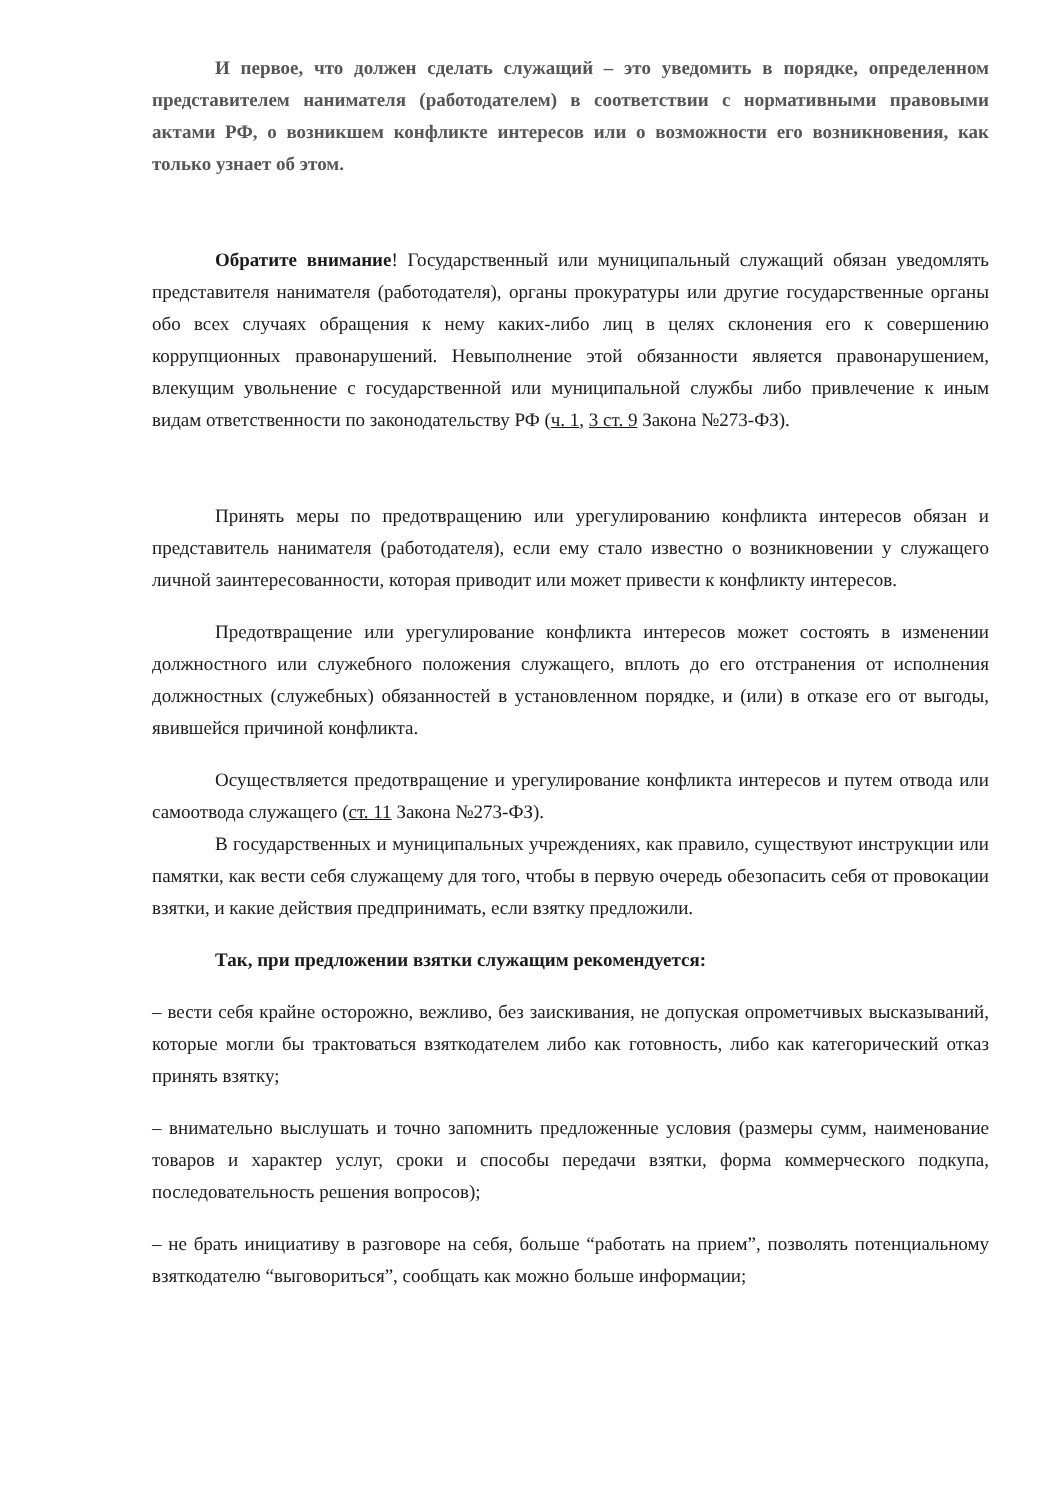И первое, что должен сделать служащий – это уведомить в порядке, определенном представителем нанимателя (работодателем) в соответствии с нормативными правовыми актами РФ, о возникшем конфликте интересов или о возможности его возникновения, как только узнает об этом.
Обратите внимание! Государственный или муниципальный служащий обязан уведомлять представителя нанимателя (работодателя), органы прокуратуры или другие государственные органы обо всех случаях обращения к нему каких-либо лиц в целях склонения его к совершению коррупционных правонарушений. Невыполнение этой обязанности является правонарушением, влекущим увольнение с государственной или муниципальной службы либо привлечение к иным видам ответственности по законодательству РФ (ч. 1, 3 ст. 9 Закона №273-ФЗ).
Принять меры по предотвращению или урегулированию конфликта интересов обязан и представитель нанимателя (работодателя), если ему стало известно о возникновении у служащего личной заинтересованности, которая приводит или может привести к конфликту интересов.
Предотвращение или урегулирование конфликта интересов может состоять в изменении должностного или служебного положения служащего, вплоть до его отстранения от исполнения должностных (служебных) обязанностей в установленном порядке, и (или) в отказе его от выгоды, явившейся причиной конфликта.
Осуществляется предотвращение и урегулирование конфликта интересов и путем отвода или самоотвода служащего (ст. 11 Закона №273-ФЗ).
В государственных и муниципальных учреждениях, как правило, существуют инструкции или памятки, как вести себя служащему для того, чтобы в первую очередь обезопасить себя от провокации взятки, и какие действия предпринимать, если взятку предложили.
Так, при предложении взятки служащим рекомендуется:
– вести себя крайне осторожно, вежливо, без заискивания, не допуская опрометчивых высказываний, которые могли бы трактоваться взяткодателем либо как готовность, либо как категорический отказ принять взятку;
– внимательно выслушать и точно запомнить предложенные условия (размеры сумм, наименование товаров и характер услуг, сроки и способы передачи взятки, форма коммерческого подкупа, последовательность решения вопросов);
– не брать инициативу в разговоре на себя, больше “работать на прием”, позволять потенциальному взяткодателю “выговориться”, сообщать как можно больше информации;